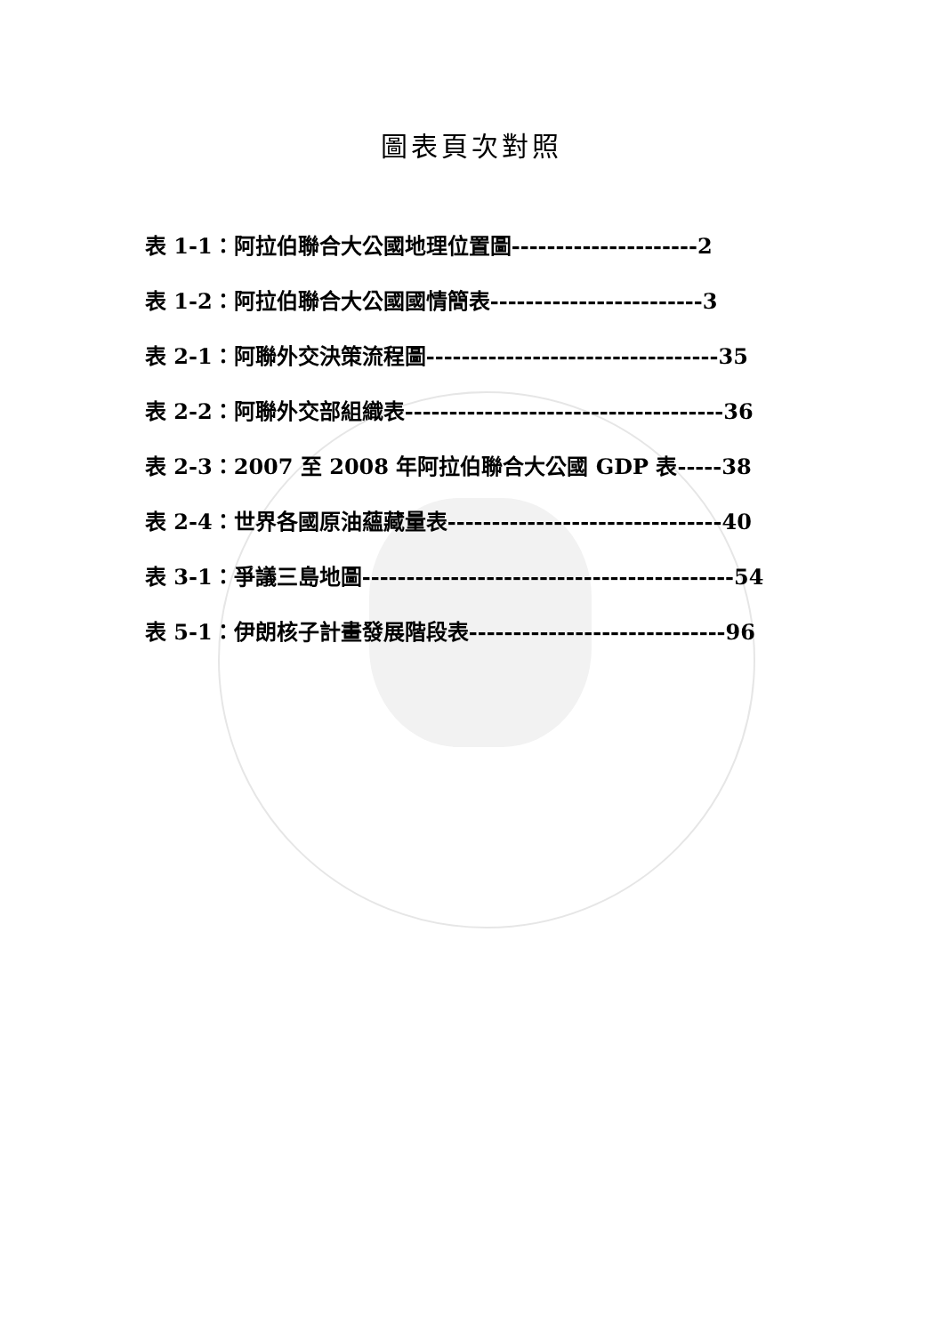圖表頁次對照
表 1-1：阿拉伯聯合大公國地理位置圖---------------------2
表 1-2：阿拉伯聯合大公國國情簡表------------------------3
表 2-1：阿聯外交決策流程圖---------------------------------35
表 2-2：阿聯外交部組織表------------------------------------36
表 2-3：2007 至 2008 年阿拉伯聯合大公國 GDP 表-----38
表 2-4：世界各國原油蘊藏量表-------------------------------40
表 3-1：爭議三島地圖------------------------------------------54
表 5-1：伊朗核子計畫發展階段表-----------------------------96